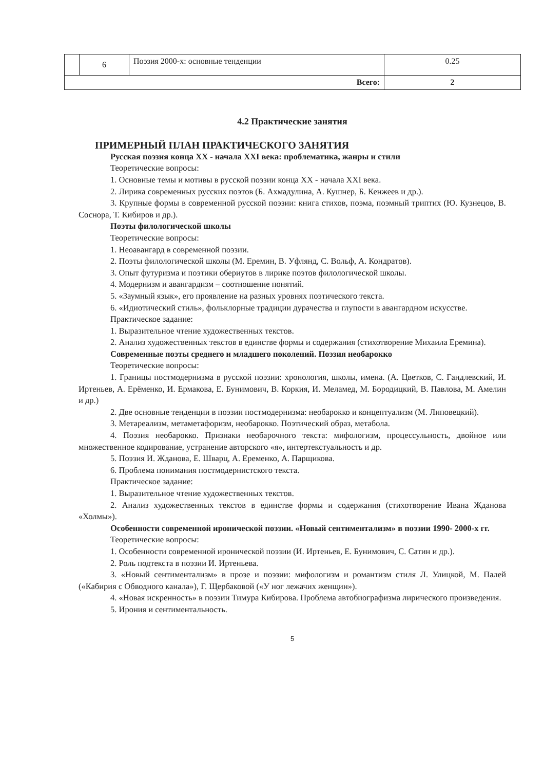| | 6 | Поэзия 2000-х: основные тенденции | 0.25 |
| Всего: | | | 2 |
4.2 Практические занятия
ПРИМЕРНЫЙ ПЛАН ПРАКТИЧЕСКОГО ЗАНЯТИЯ
Русская поэзия конца XX - начала XXI века: проблематика, жанры и стили
Теоретические вопросы:
1. Основные темы и мотивы в русской поэзии конца XX - начала XXI века.
2. Лирика современных русских поэтов (Б. Ахмадулина, А. Кушнер, Б. Кенжеев и др.).
3. Крупные формы в современной русской поэзии: книга стихов, поэма, поэмный триптих (Ю. Кузнецов, В. Соснора, Т. Кибиров и др.).
Поэты филологической школы
Теоретические вопросы:
1. Неоавангард в современной поэзии.
2. Поэты филологической школы (М. Еремин, В. Уфлянд, С. Вольф, А. Кондратов).
3. Опыт футуризма и поэтики обериутов в лирике поэтов филологической школы.
4. Модернизм и авангардизм – соотношение понятий.
5. «Заумный язык», его проявление на разных уровнях поэтического текста.
6. «Идиотический стиль», фольклорные традиции дурачества и глупости в авангардном искусстве.
Практическое задание:
1. Выразительное чтение художественных текстов.
2. Анализ художественных текстов в единстве формы и содержания (стихотворение Михаила Еремина).
Современные поэты среднего и младшего поколений. Поэзия необарокко
Теоретические вопросы:
1. Границы постмодернизма в русской поэзии: хронология, школы, имена. (А. Цветков, С. Гандлевский, И. Иртеньев, А. Ерёменко, И. Ермакова, Е. Бунимович, В. Коркия, И. Меламед, М. Бородицкий, В. Павлова, М. Амелин и др.)
2. Две основные тенденции в поэзии постмодернизма: необарокко и концептуализм (М. Липовецкий).
3. Метареализм, метаметафоризм, необарокко. Поэтический образ, метабола.
4. Поэзия необарокко. Признаки необарочного текста: мифологизм, процессульность, двойное или множественное кодирование, устранение авторского «я», интертекстуальность и др.
5. Поэзия И. Жданова, Е. Шварц, А. Еременко, А. Парщикова.
6. Проблема понимания постмодернистского текста.
Практическое задание:
1. Выразительное чтение художественных текстов.
2. Анализ художественных текстов в единстве формы и содержания (стихотворение Ивана Жданова «Холмы»).
Особенности современной иронической поэзии. «Новый сентиментализм» в поэзии 1990- 2000-х гг.
Теоретические вопросы:
1. Особенности современной иронической поэзии (И. Иртеньев, Е. Бунимович, С. Сатин и др.).
2. Роль подтекста в поэзии И. Иртеньева.
3. «Новый сентиментализм» в прозе и поэзии: мифологизм и романтизм стиля Л. Улицкой, М. Палей («Кабирия с Обводного канала»), Г. Щербаковой («У ног лежачих женщин»).
4. «Новая искренность» в поэзии Тимура Кибирова. Проблема автобиографизма лирического произведения.
5. Ирония и сентиментальность.
5